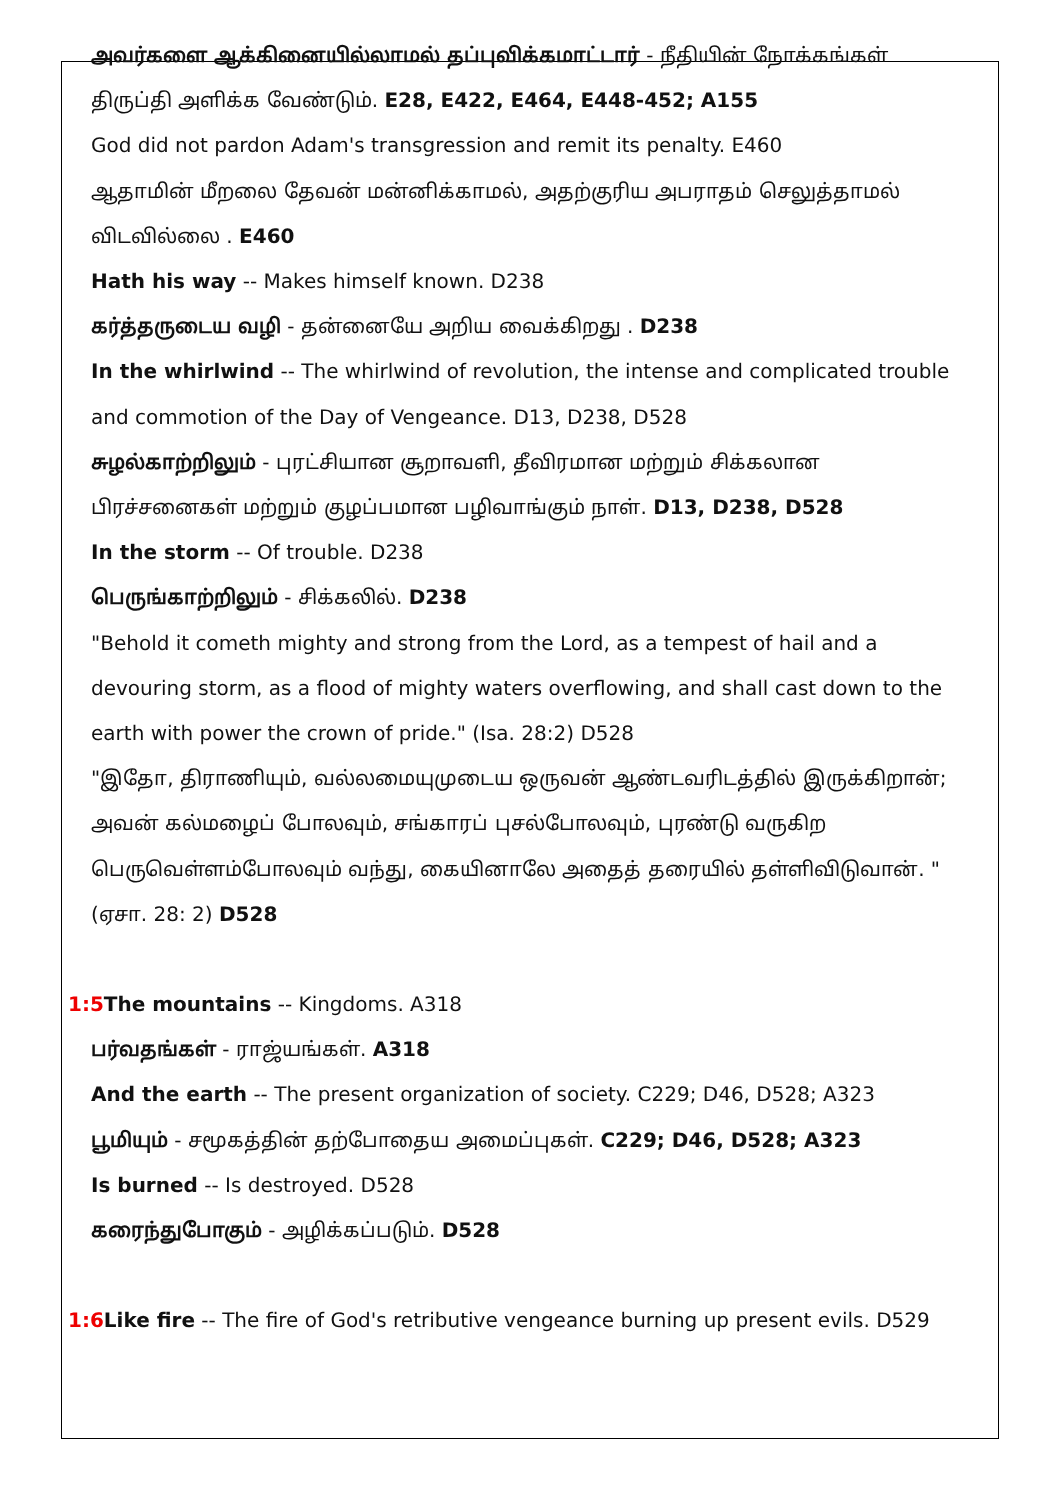அவர்களை ஆக்கினையில்லாமல் தப்புவிக்கமாட்டார் - நீதியின் நோக்கங்கள் திருப்தி அளிக்க வேண்டும். E28, E422, E464, E448-452; A155
God did not pardon Adam's transgression and remit its penalty. E460
ஆதாமின் மீறலை தேவன் மன்னிக்காமல், அதற்குரிய அபராதம் செலுத்தாமல் விடவில்லை . E460
Hath his way -- Makes himself known. D238
கர்த்தருடைய வழி - தன்னையே அறிய வைக்கிறது . D238
In the whirlwind -- The whirlwind of revolution, the intense and complicated trouble and commotion of the Day of Vengeance. D13, D238, D528
சுழல்காற்றிலும் - புரட்சியான சூறாவளி, தீவிரமான மற்றும் சிக்கலான பிரச்சனைகள் மற்றும் குழப்பமான பழிவாங்கும் நாள். D13, D238, D528
In the storm -- Of trouble. D238
பெருங்காற்றிலும் - சிக்கலில். D238
"Behold it cometh mighty and strong from the Lord, as a tempest of hail and a devouring storm, as a flood of mighty waters overflowing, and shall cast down to the earth with power the crown of pride." (Isa. 28:2) D528
"இதோ, திராணியும், வல்லமையுமுடைய ஒருவன் ஆண்டவரிடத்தில் இருக்கிறான்; அவன் கல்மழைப் போலவும், சங்காரப் புசல்போலவும், புரண்டு வருகிற பெருவெள்ளம்போலவும் வந்து, கையினாலே அதைத் தரையில் தள்ளிவிடுவான். "(ஏசா. 28: 2) D528
1:5 The mountains -- Kingdoms. A318
பர்வதங்கள் - ராஜ்யங்கள். A318
And the earth -- The present organization of society. C229; D46, D528; A323
பூமியும் - சமூகத்தின் தற்போதைய அமைப்புகள். C229; D46, D528; A323
Is burned -- Is destroyed. D528
கரைந்துபோகும் - அழிக்கப்படும். D528
1:6 Like fire -- The fire of God's retributive vengeance burning up present evils. D529